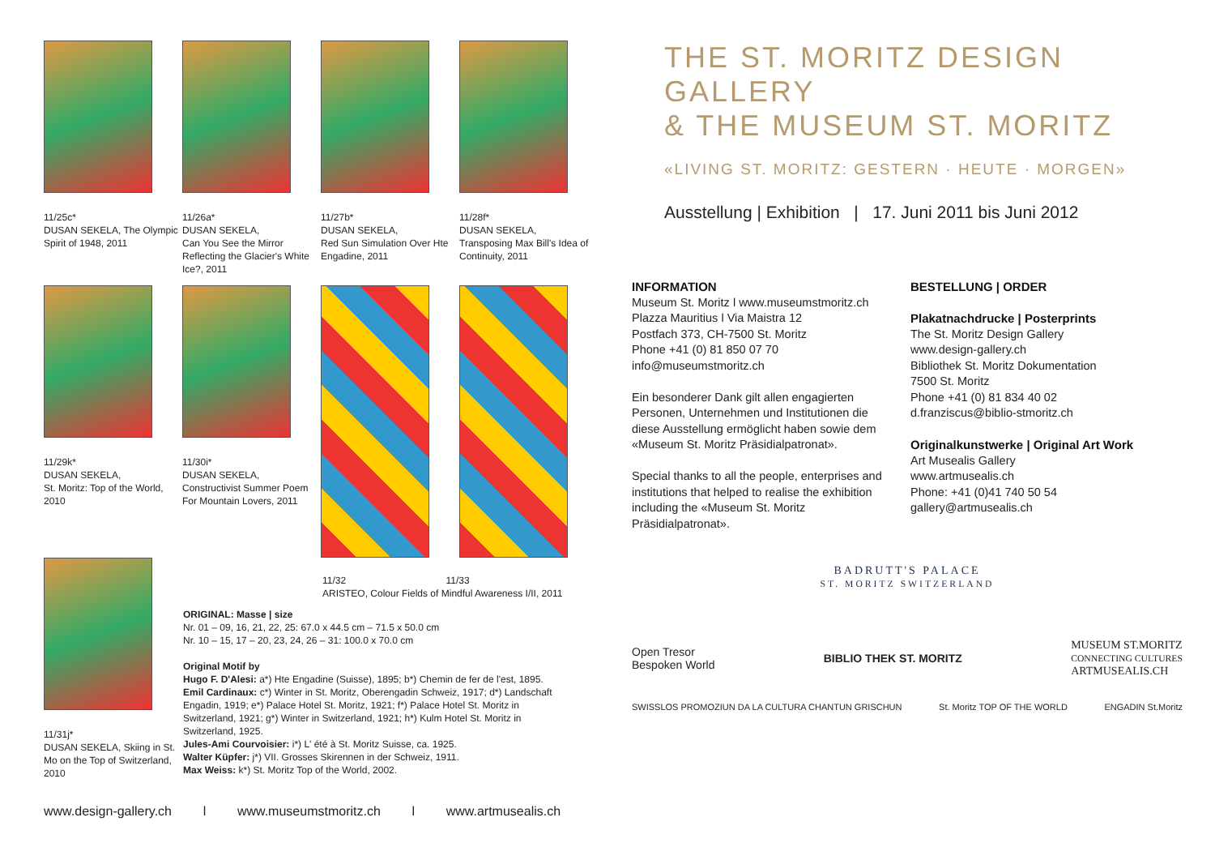11/25c*
DUSAN SEKELA, The Olympic Spirit of 1948, 2011
11/26a*
DUSAN SEKELA,
Can You See the Mirror Reflecting the Glacier's White Ice?, 2011
11/27b*
DUSAN SEKELA,
Red Sun Simulation Over Hte Engadine, 2011
11/28f*
DUSAN SEKELA,
Transposing Max Bill's Idea of Continuity, 2011
11/29k*
DUSAN SEKELA,
St. Moritz: Top of the World, 2010
11/30i*
DUSAN SEKELA,
Constructivist Summer Poem For Mountain Lovers, 2011
11/31j*
DUSAN SEKELA, Skiing in St. Mo on the Top of Switzerland, 2010
11/32 11/33
ARISTEO, Colour Fields of Mindful Awareness I/II, 2011
ORIGINAL: Masse | size
Nr. 01 – 09, 16, 21, 22, 25: 67.0 x 44.5 cm – 71.5 x 50.0 cm
Nr. 10 – 15, 17 – 20, 23, 24, 26 – 31: 100.0 x 70.0 cm
Original Motif by
Hugo F. D'Alesi: a*) Hte Engadine (Suisse), 1895; b*) Chemin de fer de l'est, 1895.
Emil Cardinaux: c*) Winter in St. Moritz, Oberengadin Schweiz, 1917; d*) Landschaft Engadin, 1919; e*) Palace Hotel St. Moritz, 1921; f*) Palace Hotel St. Moritz in Switzerland, 1921; g*) Winter in Switzerland, 1921; h*) Kulm Hotel St. Moritz in Switzerland, 1925.
Jules-Ami Courvoisier: i*) L' été à St. Moritz Suisse, ca. 1925.
Walter Küpfer: j*) VII. Grosses Skirennen in der Schweiz, 1911.
Max Weiss: k*) St. Moritz Top of the World, 2002.
THE ST. MORITZ DESIGN GALLERY
& THE MUSEUM ST. MORITZ
«LIVING ST. MORITZ: GESTERN · HEUTE · MORGEN»
Ausstellung | Exhibition | 17. Juni 2011 bis Juni 2012
INFORMATION
Museum St. Moritz l www.museumstmoritz.ch
Plazza Mauritius l Via Maistra 12
Postfach 373, CH-7500 St. Moritz
Phone +41 (0) 81 850 07 70
info@museumstmoritz.ch
Ein besonderer Dank gilt allen engagierten Personen, Unternehmen und Institutionen die diese Ausstellung ermöglicht haben sowie dem «Museum St. Moritz Präsidialpatronat».
Special thanks to all the people, enterprises and institutions that helped to realise the exhibition including the «Museum St. Moritz Präsidialpatronat».
BESTELLUNG | ORDER
Plakatnachdrucke | Posterprints
The St. Moritz Design Gallery
www.design-gallery.ch
Bibliothek St. Moritz Dokumentation
7500 St. Moritz
Phone +41 (0) 81 834 40 02
d.franziscus@biblio-stmoritz.ch
Originalkunstwerke | Original Art Work
Art Musealis Gallery
www.artmusealis.ch
Phone: +41 (0)41 740 50 54
gallery@artmusealis.ch
BADRUTT'S PALACE
ST. MORITZ SWITZERLAND
Open Tresor
Bespoken World BIBLIO THEK ST. MORITZ MUSEUM ST.MORITZ
CONNECTING CULTURES
ARTMUSEALIS.CH
SWISSLOS PROMOZIUN DA LA CULTURA CHANTUN GRISCHUN St. Moritz TOP OF THE WORLD ENGADIN St.Moritz
www.design-gallery.ch l www.museumstmoritz.ch l www.artmusealis.ch